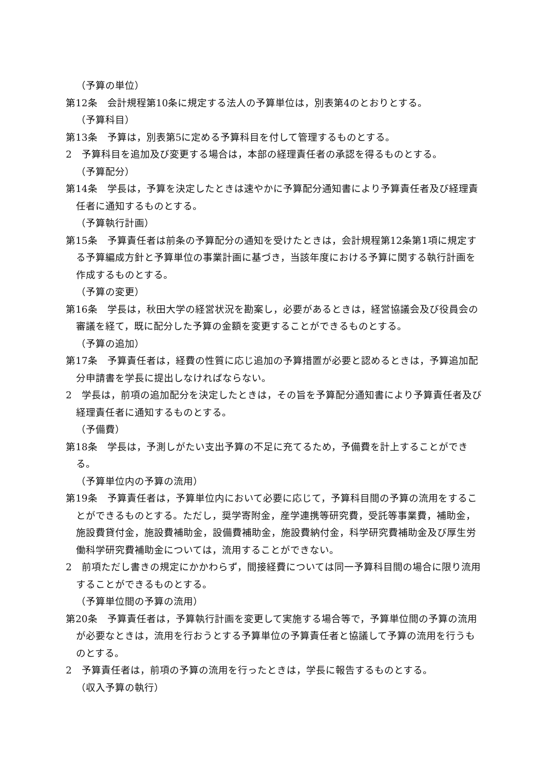（予算の単位）
第12条　会計規程第10条に規定する法人の予算単位は，別表第4のとおりとする。
（予算科目）
第13条　予算は，別表第5に定める予算科目を付して管理するものとする。
2　予算科目を追加及び変更する場合は，本部の経理責任者の承認を得るものとする。
（予算配分）
第14条　学長は，予算を決定したときは速やかに予算配分通知書により予算責任者及び経理責任者に通知するものとする。
（予算執行計画）
第15条　予算責任者は前条の予算配分の通知を受けたときは，会計規程第12条第1項に規定する予算編成方針と予算単位の事業計画に基づき，当該年度における予算に関する執行計画を作成するものとする。
（予算の変更）
第16条　学長は，秋田大学の経営状況を勘案し，必要があるときは，経営協議会及び役員会の審議を経て，既に配分した予算の金額を変更することができるものとする。
（予算の追加）
第17条　予算責任者は，経費の性質に応じ追加の予算措置が必要と認めるときは，予算追加配分申請書を学長に提出しなければならない。
2　学長は，前項の追加配分を決定したときは，その旨を予算配分通知書により予算責任者及び経理責任者に通知するものとする。
（予備費）
第18条　学長は，予測しがたい支出予算の不足に充てるため，予備費を計上することができる。
（予算単位内の予算の流用）
第19条　予算責任者は，予算単位内において必要に応じて，予算科目間の予算の流用をすることができるものとする。ただし，奨学寄附金，産学連携等研究費，受託等事業費，補助金，施設費貸付金，施設費補助金，設備費補助金，施設費納付金，科学研究費補助金及び厚生労働科学研究費補助金については，流用することができない。
2　前項ただし書きの規定にかかわらず，間接経費については同一予算科目間の場合に限り流用することができるものとする。
（予算単位間の予算の流用）
第20条　予算責任者は，予算執行計画を変更して実施する場合等で，予算単位間の予算の流用が必要なときは，流用を行おうとする予算単位の予算責任者と協議して予算の流用を行うものとする。
2　予算責任者は，前項の予算の流用を行ったときは，学長に報告するものとする。
（収入予算の執行）